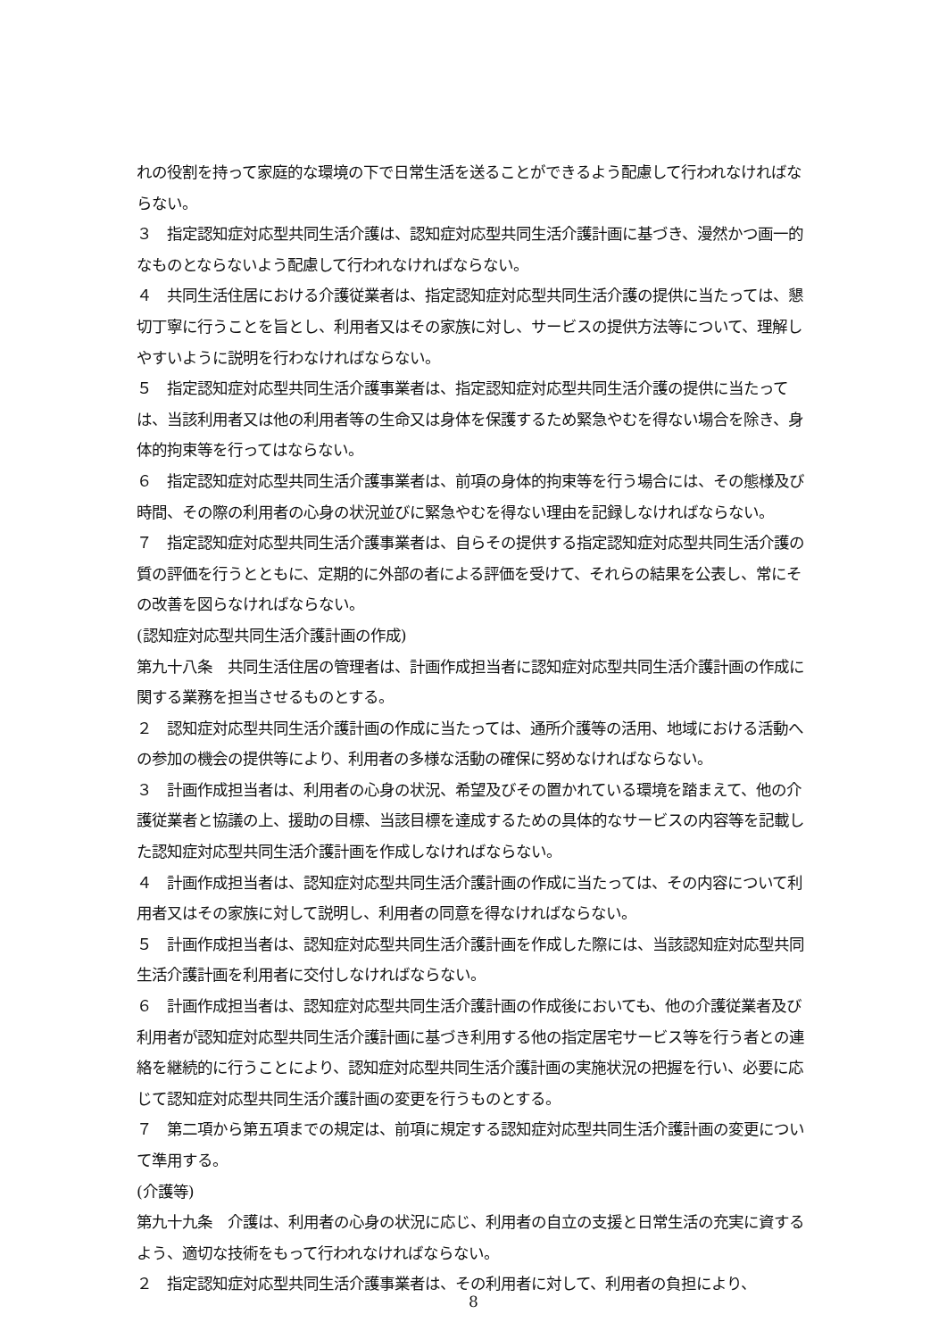れの役割を持って家庭的な環境の下で日常生活を送ることができるよう配慮して行われなければならない。
３　指定認知症対応型共同生活介護は、認知症対応型共同生活介護計画に基づき、漫然かつ画一的なものとならないよう配慮して行われなければならない。
４　共同生活住居における介護従業者は、指定認知症対応型共同生活介護の提供に当たっては、懇切丁寧に行うことを旨とし、利用者又はその家族に対し、サービスの提供方法等について、理解しやすいように説明を行わなければならない。
５　指定認知症対応型共同生活介護事業者は、指定認知症対応型共同生活介護の提供に当たっては、当該利用者又は他の利用者等の生命又は身体を保護するため緊急やむを得ない場合を除き、身体的拘束等を行ってはならない。
６　指定認知症対応型共同生活介護事業者は、前項の身体的拘束等を行う場合には、その態様及び時間、その際の利用者の心身の状況並びに緊急やむを得ない理由を記録しなければならない。
７　指定認知症対応型共同生活介護事業者は、自らその提供する指定認知症対応型共同生活介護の質の評価を行うとともに、定期的に外部の者による評価を受けて、それらの結果を公表し、常にその改善を図らなければならない。
(認知症対応型共同生活介護計画の作成)
第九十八条　共同生活住居の管理者は、計画作成担当者に認知症対応型共同生活介護計画の作成に関する業務を担当させるものとする。
２　認知症対応型共同生活介護計画の作成に当たっては、通所介護等の活用、地域における活動への参加の機会の提供等により、利用者の多様な活動の確保に努めなければならない。
３　計画作成担当者は、利用者の心身の状況、希望及びその置かれている環境を踏まえて、他の介護従業者と協議の上、援助の目標、当該目標を達成するための具体的なサービスの内容等を記載した認知症対応型共同生活介護計画を作成しなければならない。
４　計画作成担当者は、認知症対応型共同生活介護計画の作成に当たっては、その内容について利用者又はその家族に対して説明し、利用者の同意を得なければならない。
５　計画作成担当者は、認知症対応型共同生活介護計画を作成した際には、当該認知症対応型共同生活介護計画を利用者に交付しなければならない。
６　計画作成担当者は、認知症対応型共同生活介護計画の作成後においても、他の介護従業者及び利用者が認知症対応型共同生活介護計画に基づき利用する他の指定居宅サービス等を行う者との連絡を継続的に行うことにより、認知症対応型共同生活介護計画の実施状況の把握を行い、必要に応じて認知症対応型共同生活介護計画の変更を行うものとする。
７　第二項から第五項までの規定は、前項に規定する認知症対応型共同生活介護計画の変更について準用する。
(介護等)
第九十九条　介護は、利用者の心身の状況に応じ、利用者の自立の支援と日常生活の充実に資するよう、適切な技術をもって行われなければならない。
２　指定認知症対応型共同生活介護事業者は、その利用者に対して、利用者の負担により、
8